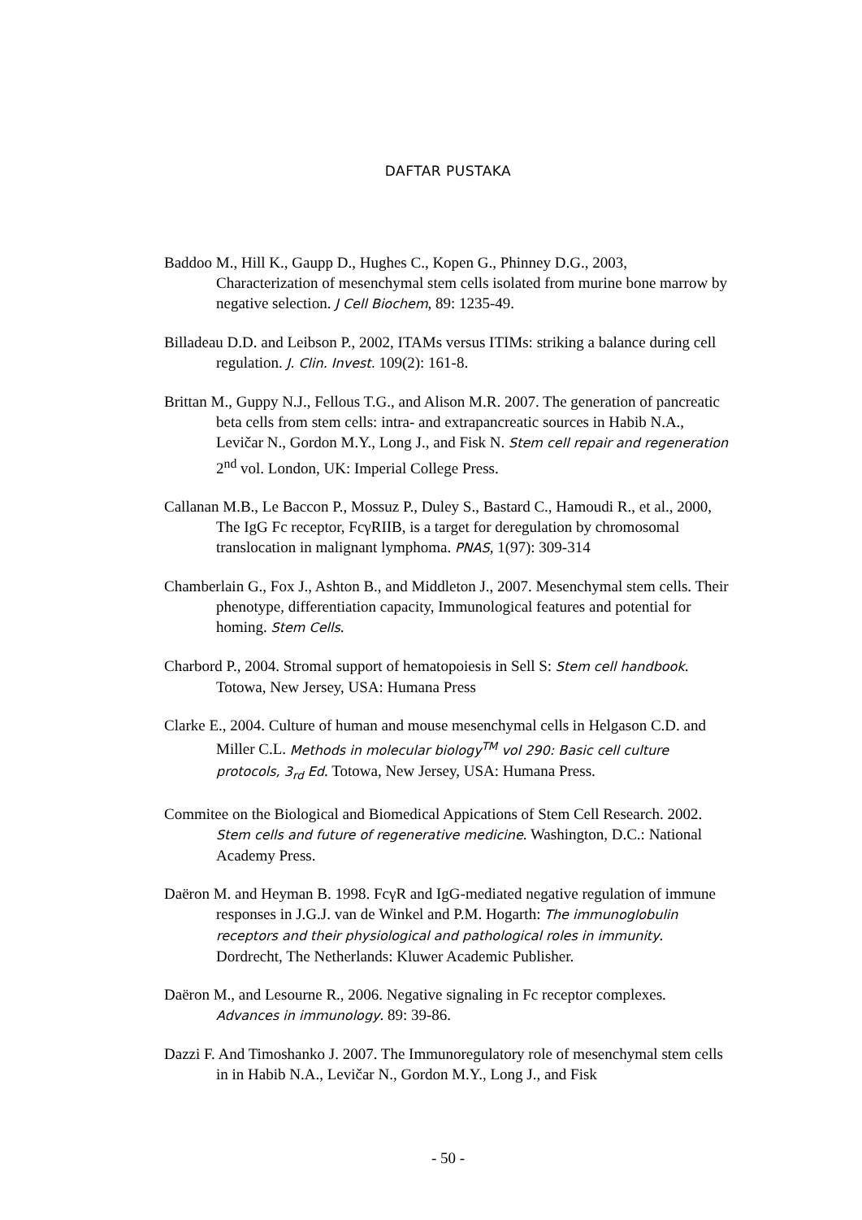DAFTAR PUSTAKA
Baddoo M., Hill K., Gaupp D., Hughes C., Kopen G., Phinney D.G., 2003, Characterization of mesenchymal stem cells isolated from murine bone marrow by negative selection. J Cell Biochem, 89: 1235-49.
Billadeau D.D. and Leibson P., 2002, ITAMs versus ITIMs: striking a balance during cell regulation. J. Clin. Invest. 109(2): 161-8.
Brittan M., Guppy N.J., Fellous T.G., and Alison M.R. 2007. The generation of pancreatic beta cells from stem cells: intra- and extrapancreatic sources in Habib N.A., Levičar N., Gordon M.Y., Long J., and Fisk N. Stem cell repair and regeneration 2<sup>nd</sup> vol. London, UK: Imperial College Press.
Callanan M.B., Le Baccon P., Mossuz P., Duley S., Bastard C., Hamoudi R., et al., 2000, The IgG Fc receptor, FcγRIIB, is a target for deregulation by chromosomal translocation in malignant lymphoma. PNAS, 1(97): 309-314
Chamberlain G., Fox J., Ashton B., and Middleton J., 2007. Mesenchymal stem cells. Their phenotype, differentiation capacity, Immunological features and potential for homing. Stem Cells.
Charbord P., 2004. Stromal support of hematopoiesis in Sell S: Stem cell handbook. Totowa, New Jersey, USA: Humana Press
Clarke E., 2004. Culture of human and mouse mesenchymal cells in Helgason C.D. and Miller C.L. Methods in molecular biology<sup>TM</sup> vol 290: Basic cell culture protocols, 3<sub>rd</sub> Ed. Totowa, New Jersey, USA: Humana Press.
Commitee on the Biological and Biomedical Appications of Stem Cell Research. 2002. Stem cells and future of regenerative medicine. Washington, D.C.: National Academy Press.
Daëron M. and Heyman B. 1998. FcγR and IgG-mediated negative regulation of immune responses in J.G.J. van de Winkel and P.M. Hogarth: The immunoglobulin receptors and their physiological and pathological roles in immunity. Dordrecht, The Netherlands: Kluwer Academic Publisher.
Daëron M., and Lesourne R., 2006. Negative signaling in Fc receptor complexes. Advances in immunology. 89: 39-86.
Dazzi F. And Timoshanko J. 2007. The Immunoregulatory role of mesenchymal stem cells in in Habib N.A., Levičar N., Gordon M.Y., Long J., and Fisk
- 50 -